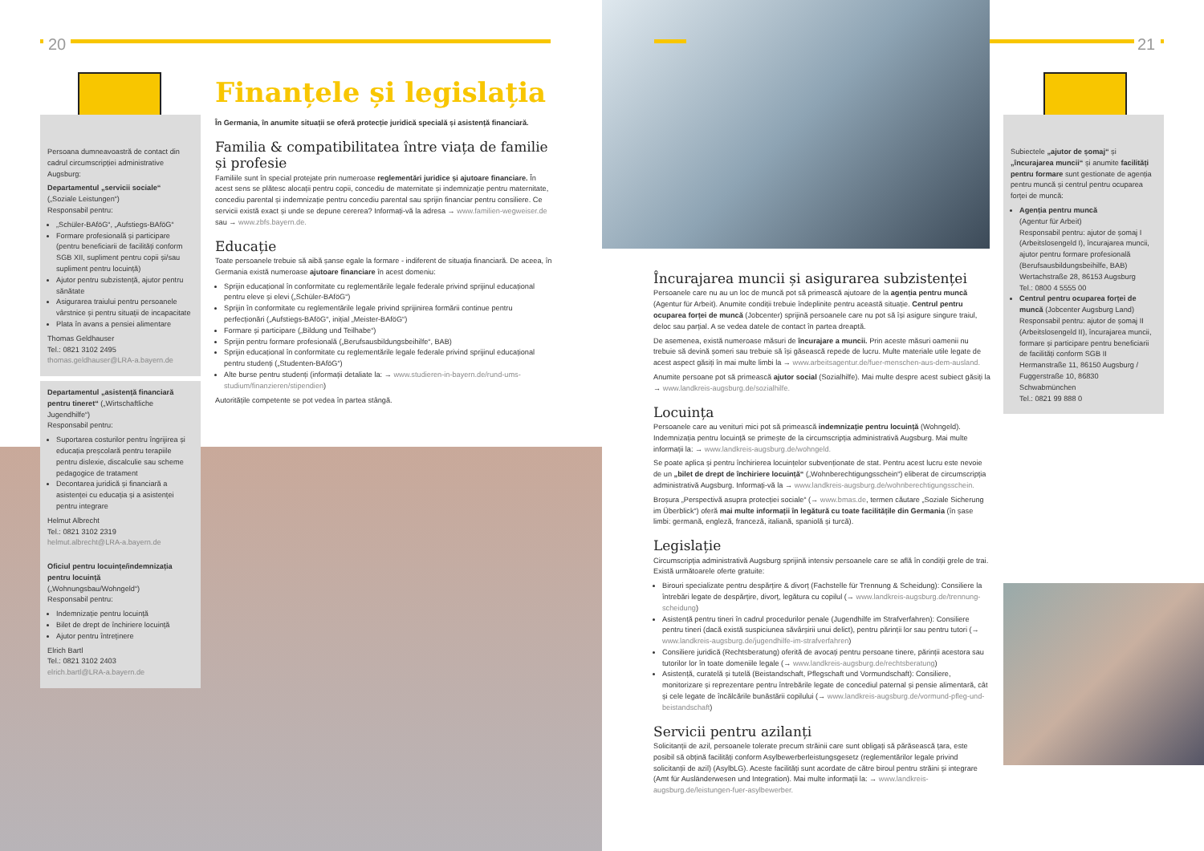20
Persoana dumneavoastră de contact din cadrul circumscripției administrative Augsburg:
Departamentul „servicii sociale“
(„Soziale Leistungen“)
Responsabil pentru:
„Schüler-BAföG“, „Aufstiegs-BAföG“
Formare profesională și participare (pentru beneficiarii de facilități conform SGB XII, supliment pentru copii și/sau supliment pentru locuință)
Ajutor pentru subzistență, ajutor pentru sănătate
Asigurarea traiului pentru persoanele vârstnice și pentru situații de incapacitate
Plata în avans a pensiei alimentare
Thomas Geldhauser
Tel.: 0821 3102 2495
thomas.geldhauser@LRA-a.bayern.de
Departamentul „asistență financiară pentru tineret“ („Wirtschaftliche Jugendhilfe“)
Responsabil pentru:
Suportarea costurilor pentru îngrijirea și educația preșcolară pentru terapiile pentru dislexie, discalculie sau scheme pedagogice de tratament
Decontarea juridică și financiară a asistenței cu educația și a asistenței pentru integrare
Helmut Albrecht
Tel.: 0821 3102 2319
helmut.albrecht@LRA-a.bayern.de
Oficiul pentru locuințe/indemnizația pentru locuință („Wohnungsbau/Wohngeld“)
Responsabil pentru:
Indemnizație pentru locuință
Bilet de drept de închiriere locuință
Ajutor pentru întreținere
Elrich Bartl
Tel.: 0821 3102 2403
elrich.bartl@LRA-a.bayern.de
Finanțele și legislația
În Germania, în anumite situații se oferă protecție juridică specială și asistență financiară.
Familia & compatibilitatea între viața de familie și profesie
Familiile sunt în special protejate prin numeroase reglementări juridice și ajutoare financiare. În acest sens se plătesc alocații pentru copii, concediu de maternitate și indemnizație pentru maternitate, concediu parental și indemnizație pentru concediu parental sau sprijin financiar pentru consiliere. Ce servicii există exact și unde se depune cererea? Informați-vă la adresa → www.familien-wegweiser.de sau → www.zbfs.bayern.de.
Educație
Toate persoanele trebuie să aibă șanse egale la formare - indiferent de situația financiară. De aceea, în Germania există numeroase ajutoare financiare în acest domeniu:
Sprijin educațional în conformitate cu reglementările legale federale privind sprijinul educațional pentru eleve și elevi („Schüler-BAföG“)
Sprijin în conformitate cu reglementările legale privind sprijinirea formării continue pentru perfecționări („Aufstiegs-BAföG“, inițial „Meister-BAföG“)
Formare și participare („Bildung und Teilhabe“)
Sprijin pentru formare profesională („Berufsausbildungsbeihilfe“, BAB)
Sprijin educațional în conformitate cu reglementările legale federale privind sprijinul educațional pentru studenți („Studenten-BAföG“)
Alte burse pentru studenți (informații detaliate la: → www.studieren-in-bayern.de/rund-ums-studium/finanzieren/stipendien)
Autoritățile competente se pot vedea în partea stângă.
21
Subiectele „ajutor de șomaj“ și „încurajarea muncii“ și anumite facilități pentru formare sunt gestionate de agenția pentru muncă și centrul pentru ocuparea forței de muncă:
Agenția pentru muncă
(Agentur für Arbeit)
Responsabil pentru: ajutor de șomaj I (Arbeitslosengeld I), încurajarea muncii, ajutor pentru formare profesională (Berufsausbildungsbeihilfe, BAB)
Wertachstraße 28, 86153 Augsburg
Tel.: 0800 4 5555 00
Centrul pentru ocuparea forței de muncă (Jobcenter Augsburg Land)
Responsabil pentru: ajutor de șomaj II (Arbeitslosengeld II), încurajarea muncii, formare și participare pentru beneficiarii de facilități conform SGB II
Hermanstraße 11, 86150 Augsburg / Fuggerstraße 10, 86830 Schwabmünchen
Tel.: 0821 99 888 0
Încurajarea muncii și asigurarea subzistenței
Persoanele care nu au un loc de muncă pot să primească ajutoare de la agenția pentru muncă (Agentur für Arbeit). Anumite condiții trebuie îndeplinite pentru această situație. Centrul pentru ocuparea forței de muncă (Jobcenter) sprijină persoanele care nu pot să își asigure singure traiul, deloc sau parțial. A se vedea datele de contact în partea dreaptă.
De asemenea, există numeroase măsuri de încurajare a muncii. Prin aceste măsuri oamenii nu trebuie să devină șomeri sau trebuie să își găsească repede de lucru. Multe materiale utile legate de acest aspect găsiți în mai multe limbi la → www.arbeitsagentur.de/fuer-menschen-aus-dem-ausland.
Anumite persoane pot să primească ajutor social (Sozialhilfe). Mai multe despre acest subiect găsiți la → www.landkreis-augsburg.de/sozialhilfe.
Locuința
Persoanele care au venituri mici pot să primească indemnizație pentru locuință (Wohngeld). Indemnizația pentru locuință se primește de la circumscripția administrativă Augsburg. Mai multe informații la: → www.landkreis-augsburg.de/wohngeld.
Se poate aplica și pentru închirierea locuințelor subvenționate de stat. Pentru acest lucru este nevoie de un „bilet de drept de închiriere locuință“ („Wohnberechtigungsschein“) eliberat de circumscripția administrativă Augsburg. Informați-vă la → www.landkreis-augsburg.de/wohnberechtigungsschein.
Broșura „Perspectivă asupra protecției sociale“ (→ www.bmas.de, termen căutare „Soziale Sicherung im Überblick“) oferă mai multe informații în legătură cu toate facilitățile din Germania (în șase limbi: germană, engleză, franceză, italiană, spaniolă și turcă).
Legislație
Circumscripția administrativă Augsburg sprijină intensiv persoanele care se află în condiții grele de trai. Există următoarele oferte gratuite:
Birouri specializate pentru despărțire & divorț (Fachstelle für Trennung & Scheidung): Consiliere la întrebări legate de despărțire, divorț, legătura cu copilul (→ www.landkreis-augsburg.de/trennung-scheidung)
Asistență pentru tineri în cadrul procedurilor penale (Jugendhilfe im Strafverfahren): Consiliere pentru tineri (dacă există suspiciunea săvârșirii unui delict), pentru părinții lor sau pentru tutori (→ www.landkreis-augsburg.de/jugendhilfe-im-strafverfahren)
Consiliere juridică (Rechtsberatung) oferită de avocați pentru persoane tinere, părinții acestora sau tutorilor lor în toate domeniile legale (→ www.landkreis-augsburg.de/rechtsberatung)
Asistență, curatelă și tutelă (Beistandschaft, Pflegschaft und Vormundschaft): Consiliere, monitorizare și reprezentare pentru întrebările legate de concediul paternal și pensie alimentară, cât și cele legate de încălcările bunăstării copilului (→ www.landkreis-augsburg.de/vormund-pfleg-und-beistandschaft)
Servicii pentru azilanți
Solicitanții de azil, persoanele tolerate precum străinii care sunt obligați să părăsească țara, este posibil să obțină facilități conform Asylbewerberleistungsgesetz (reglementărilor legale privind solicitanții de azil) (AsylbLG). Aceste facilități sunt acordate de către biroul pentru străini și integrare (Amt für Ausländerwesen und Integration). Mai multe informații la: → www.landkreis-augsburg.de/leistungen-fuer-asylbewerber.